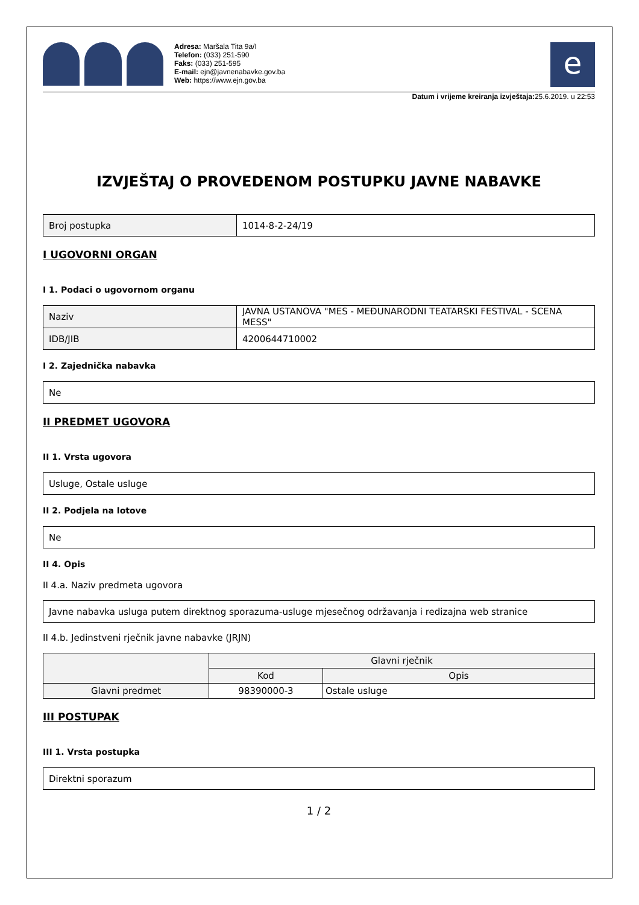Adresa: Maršala Tita 9a/I
Telefon: (033) 251-590
Faks: (033) 251-595
E-mail: ejn@javnenabavke.gov.ba
Web: https://www.ejn.gov.ba
e
Datum i vrijeme kreiranja izvještaja: 25.6.2019. u 22:53
IZVJEŠTAJ O PROVEDENOM POSTUPKU JAVNE NABAVKE
| Broj postupka | 1014-8-2-24/19 |
I UGOVORNI ORGAN
I 1. Podaci o ugovornom organu
| Naziv | JAVNA USTANOVA "MES - MEĐUNARODNI TEATARSKI FESTIVAL - SCENA MESS" |
| IDB/JIB | 4200644710002 |
I 2. Zajednička nabavka
| Ne |
II PREDMET UGOVORA
II 1. Vrsta ugovora
| Usluge, Ostale usluge |
II 2. Podjela na lotove
| Ne |
II 4. Opis
II 4.a. Naziv predmeta ugovora
| Javne nabavka usluga putem direktnog sporazuma-usluge mjesečnog održavanja i redizajna web stranice |
II 4.b. Jedinstveni rječnik javne nabavke (JRJN)
| | Glavni rječnik | |
| --- | --- | --- |
| | Kod | Opis |
| Glavni predmet | 98390000-3 | Ostale usluge |
III POSTUPAK
III 1. Vrsta postupka
| Direktni sporazum |
1 / 2